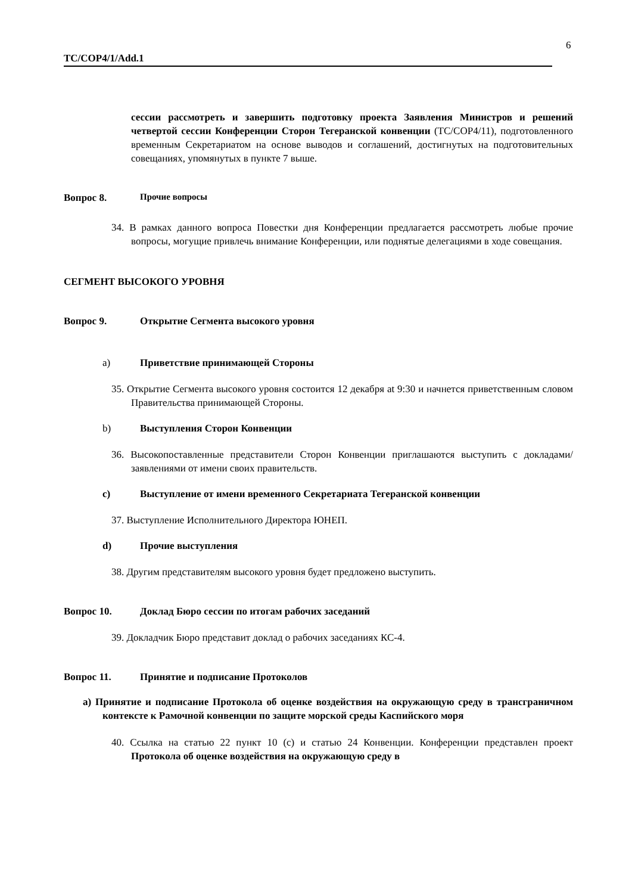6
TC/COP4/1/Add.1
сессии рассмотреть и завершить подготовку проекта Заявления Министров и решений четвертой сессии Конференции Сторон Тегеранской конвенции (TC/COP4/11), подготовленного временным Секретариатом на основе выводов и соглашений, достигнутых на подготовительных совещаниях, упомянутых в пункте 7 выше.
Вопрос 8. Прочие вопросы
34. В рамках данного вопроса Повестки дня Конференции предлагается рассмотреть любые прочие вопросы, могущие привлечь внимание Конференции, или поднятые делегациями в ходе совещания.
СЕГМЕНТ ВЫСОКОГО УРОВНЯ
Вопрос 9. Открытие Сегмента высокого уровня
a) Приветствие принимающей Стороны
35. Открытие Сегмента высокого уровня состоится 12 декабря at 9:30 и начнется приветственным словом Правительства принимающей Стороны.
b) Выступления Сторон Конвенции
36. Высокопоставленные представители Сторон Конвенции приглашаются выступить с докладами/заявлениями от имени своих правительств.
c) Выступление от имени временного Секретариата Тегеранской конвенции
37. Выступление Исполнительного Директора ЮНЕП.
d) Прочие выступления
38. Другим представителям высокого уровня будет предложено выступить.
Вопрос 10. Доклад Бюро сессии по итогам рабочих заседаний
39. Докладчик Бюро представит доклад о рабочих заседаниях КС-4.
Вопрос 11. Принятие и подписание Протоколов
a) Принятие и подписание Протокола об оценке воздействия на окружающую среду в трансграничном контексте к Рамочной конвенции по защите морской среды Каспийского моря
40. Ссылка на статью 22 пункт 10 (c) и статью 24 Конвенции. Конференции представлен проект Протокола об оценке воздействия на окружающую среду в